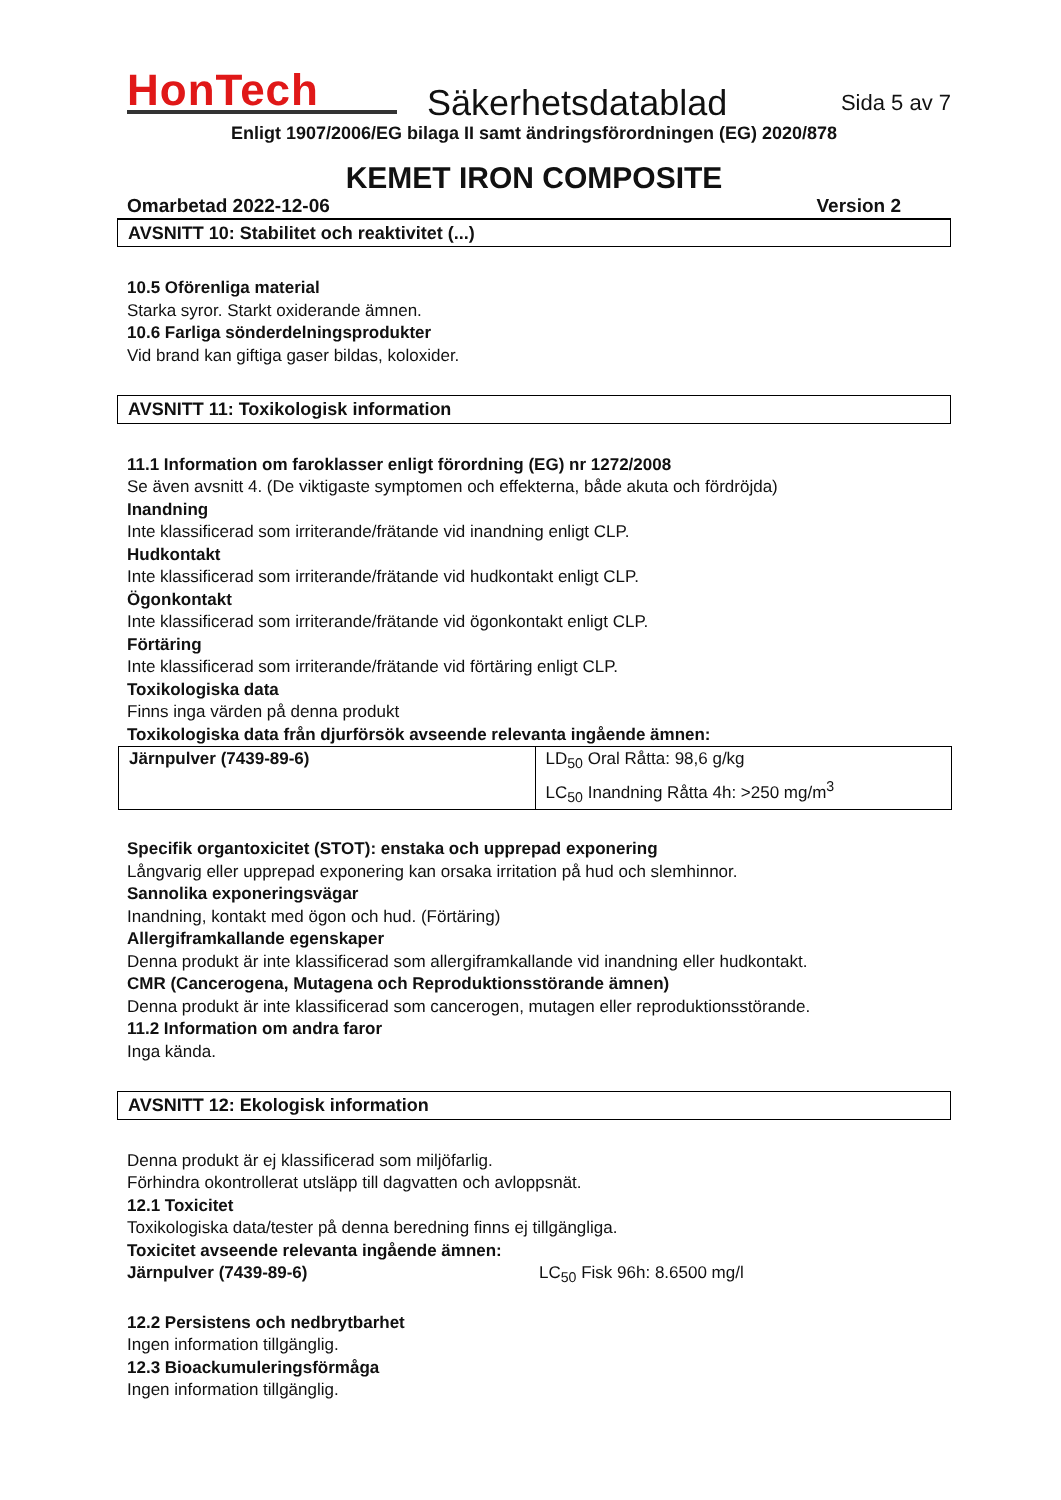HonTech
Säkerhetsdatablad
Sida 5 av 7
Enligt 1907/2006/EG bilaga II samt ändringsförordningen (EG) 2020/878
KEMET IRON COMPOSITE
Omarbetad 2022-12-06 Version 2
AVSNITT 10: Stabilitet och reaktivitet (...)
10.5 Oförenliga material
Starka syror. Starkt oxiderande ämnen.
10.6 Farliga sönderdelningsprodukter
Vid brand kan giftiga gaser bildas, koloxider.
AVSNITT 11: Toxikologisk information
11.1 Information om faroklasser enligt förordning (EG) nr 1272/2008
Se även avsnitt 4. (De viktigaste symptomen och effekterna, både akuta och fördröjda)
Inandning
Inte klassificerad som irriterande/frätande vid inandning enligt CLP.
Hudkontakt
Inte klassificerad som irriterande/frätande vid hudkontakt enligt CLP.
Ögonkontakt
Inte klassificerad som irriterande/frätande vid ögonkontakt enligt CLP.
Förtäring
Inte klassificerad som irriterande/frätande vid förtäring enligt CLP.
Toxikologiska data
Finns inga värden på denna produkt
Toxikologiska data från djurförsök avseende relevanta ingående ämnen:
| Järnpulver (7439-89-6) | LD<sub>50</sub> Oral Råtta: 98,6 g/kg LC<sub>50</sub> Inandning Råtta 4h: >250 mg/m<sup>3</sup> |
Specifik organtoxicitet (STOT): enstaka och upprepad exponering
Långvarig eller upprepad exponering kan orsaka irritation på hud och slemhinnor.
Sannolika exponeringsvägar
Inandning, kontakt med ögon och hud. (Förtäring)
Allergiframkallande egenskaper
Denna produkt är inte klassificerad som allergiframkallande vid inandning eller hudkontakt.
CMR (Cancerogena, Mutagena och Reproduktionsstörande ämnen)
Denna produkt är inte klassificerad som cancerogen, mutagen eller reproduktionsstörande.
11.2 Information om andra faror
Inga kända.
AVSNITT 12: Ekologisk information
Denna produkt är ej klassificerad som miljöfarlig.
Förhindra okontrollerat utsläpp till dagvatten och avloppsnät.
12.1 Toxicitet
Toxikologiska data/tester på denna beredning finns ej tillgängliga.
Toxicitet avseende relevanta ingående ämnen:
Järnpulver (7439-89-6) LC<sub>50</sub> Fisk 96h: 8.6500 mg/l
12.2 Persistens och nedbrytbarhet
Ingen information tillgänglig.
12.3 Bioackumuleringsförmåga
Ingen information tillgänglig.